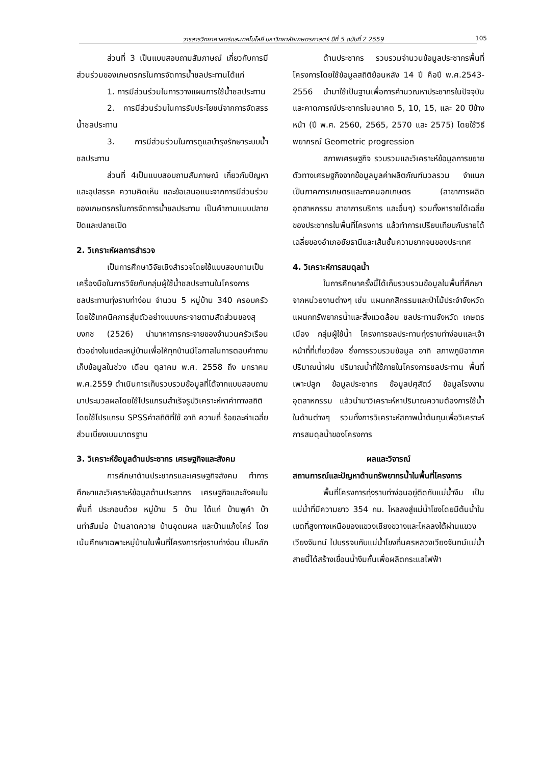วารสารวิทยาศาสตร์และเทคโนโลยี มหาวิทยาลัยเกษตรศาสตร์ ปีที่ 5 ฉบับที่ 2 2559 105
ส่วนที่ 3 เป็นแบบสอบถามสัมภาษณ์ เกี่ยวกับการมีส่วนร่วมของเกษตรกรในการจัดการน้ำชลประทานได้แก่
1. การมีส่วนร่วมในการวางแผนการใช้น้ำชลประทาน
2. การมีส่วนร่วมในการรับประโยชน์จากการจัดสรรน้ำชลประทาน
3. การมีส่วนร่วมในการดูแลบำรุงรักษาระบบน้ำชลประทาน
ส่วนที่ 4เป็นแบบสอบถามสัมภาษณ์ เกี่ยวกับปัญหาและอุปสรรค ความคิดเห็น และข้อเสนอแนะจากการมีส่วนร่วมของเกษตรกรในการจัดการน้ำชลประทาน เป็นคำถามแบบปลายปิดและปลายเปิด
2. วิเคราะห์ผลการสำรวจ
เป็นการศึกษาวิจัยเชิงสำรวจโดยใช้แบบสอบถามเป็นเครื่องมือในการวิจัยกับกลุ่มผู้ใช้น้ำชลประทานในโครงการชลประทานทุ่งราบท่าง่อน จำนวน 5 หมู่บ้าน 340 ครอบครัว โดยใช้เทคนิคการสุ่มตัวอย่างแบบกระจายตามสัดส่วนของสุบงกช (2526) นำมาหาการกระจายของจำนวนครัวเรือนตัวอย่างในแต่ละหมู่บ้านเพื่อให้ทุกบ้านมีโอกาสในการตอบคำถามเก็บข้อมูลในช่วง เดือน ตุลาคม พ.ศ. 2558 ถึง มกราคม พ.ศ.2559 ดำเนินการเก็บรวบรวมข้อมูลที่ได้จากแบบสอบถามมาประมวลผลโดยใช้โปรแกรมสำเร็จรูปวิเคราะห์หาค่าทางสถิติโดยใช้โปรแกรม SPSSค่าสถิติที่ใช้ อาทิ ความถี่ ร้อยละค่าเฉลี่ย ส่วนเบี่ยงเบนมาตรฐาน
3. วิเคราะห์ข้อมูลด้านประชากร เศรษฐกิจและสังคม
การศึกษาด้านประชากรและเศรษฐกิจสังคม ทำการศึกษาและวิเคราะห์ข้อมูลด้านประชากร เศรษฐกิจและสังคมในพื้นที่ ประกอบด้วย หมู่บ้าน 5 บ้าน ได้แก่ บ้านพูคำ บ้านท่าสัมม่อ บ้านลาดควาย บ้านอุดมผล และบ้านแก้งไคร่ โดยเน้นศึกษาเฉพาะหมู่บ้านในพื้นที่โครงการทุ่งราบท่าง่อน เป็นหลัก
ด้านประชากร รวบรวมจำนวนข้อมูลประชากรพื้นที่โครงการโดยใช้ข้อมูลสถิติย้อนหลัง 14 ปี คือปี พ.ศ.2543-2556 นำมาใช้เป็นฐานเพื่อการคำนวณหาประชากรในปัจจุบัน และคาดการณ์ประชากรในอนาคต 5, 10, 15, และ 20 ปีข้างหน้า (ปี พ.ศ. 2560, 2565, 2570 และ 2575) โดยใช้วิธีพยากรณ์ Geometric progression
สภาพเศรษฐกิจ รวบรวมและวิเคราะห์ข้อมูลการขยายตัวทางเศรษฐกิจจากข้อมูลมูลค่าผลิตภัณฑ์มวลรวม จำแนกเป็นภาคการเกษตรและภาคนอกเกษตร (สาขาการผลิตอุตสาหกรรม สาขาการบริการ และอื่นๆ) รวมทั้งหารายได้เฉลี่ยของประชากรในพื้นที่โครงการ แล้วทำการเปรียบเทียบกับรายได้เฉลี่ยของอำเภอชัยธานีและเส้นชั้นความยากจนของประเทศ
4. วิเคราะห์การสมดุลน้ำ
ในการศึกษาครั้งนี้ได้เก็บรวบรวมข้อมูลในพื้นที่ศึกษาจากหน่วยงานต่างๆ เช่น แผนกกสิกรรมและป่าไม้ประจำจังหวัด แผนกทรัพยากรน้ำและสิ่งแวดล้อม ชลประทานจังหวัด เกษตรเมือง กลุ่มผู้ใช้น้ำ โครงการชลประทานทุ่งราบท่าง่อนและเจ้าหน้าที่ที่เกี่ยวข้อง ซึ่งการรวบรวมข้อมูล อาทิ สภาพภูมิอากาศ ปริมาณน้ำฝน ปริมาณน้ำที่ใช้ภายในโครงการชลประทาน พื้นที่เพาะปลูก ข้อมูลประชากร ข้อมูลปศุสัตว์ ข้อมูลโรงงานอุตสาหกรรม แล้วนำมาวิเคราะห์หาปริมาณความต้องการใช้น้ำในด้านต่างๆ รวมทั้งการวิเคราะห์สภาพน้ำต้นทุนเพื่อวิเคราะห์การสมดุลน้ำของโครงการ
ผลและวิจารณ์
สถานการณ์และปัญหาด้านทรัพยากรน้ำในพื้นที่โครงการ
พื้นที่โครงการทุ่งราบท่าง่อนอยู่ติดกับแม่น้ำงึม เป็นแม่น้ำที่มีความยาว 354 กม. ไหลลงสู่แม่น้ำโขงโดยมีต้นน้ำในเขตที่สูงทางเหนือของแขวงเชียงขวางและไหลลงใต้ผ่านแขวงเวียงจันทน์ ไปบรรจบกับแม่น้ำโขงที่นครหลวงเวียงจันทน์แม่น้ำสายนี้ได้สร้างเขื่อนน้ำงึมกั้นเพื่อผลิตกระแสไฟฟ้า